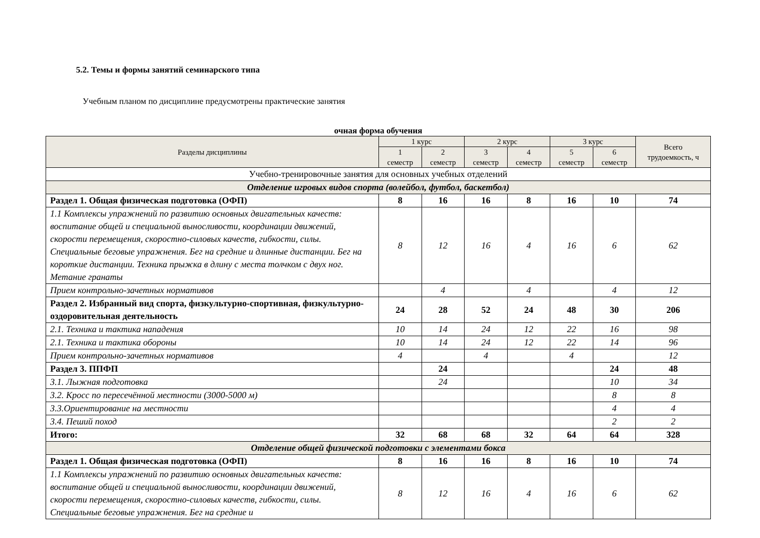5.2. Темы и формы занятий семинарского типа
Учебным планом по дисциплине предусмотрены практические занятия
очная форма обучения
| Разделы дисциплины | 1 курс | | 2 курс | | 3 курс | | Всего трудоемкость, ч |
| --- | --- | --- | --- | --- | --- | --- | --- |
| | 1 семестр | 2 семестр | 3 семестр | 4 семестр | 5 семестр | 6 семестр | |
| Учебно-тренировочные занятия для основных учебных отделений | | | | | | | |
| Отделение игровых видов спорта (волейбол, футбол, баскетбол) | | | | | | | |
| Раздел 1. Общая физическая подготовка (ОФП) | 8 | 16 | 16 | 8 | 16 | 10 | 74 |
| 1.1 Комплексы упражнений по развитию основных двигательных качеств: воспитание общей и специальной выносливости, координации движений, скорости перемещения, скоростно-силовых качеств, гибкости, силы. Специальные беговые упражнения. Бег на средние и длинные дистанции. Бег на короткие дистанции. Техника прыжка в длину с места толчком с двух ног. Метание гранаты | 8 | 12 | 16 | 4 | 16 | 6 | 62 |
| Прием контрольно-зачетных нормативов | | 4 | | 4 | | 4 | 12 |
| Раздел 2. Избранный вид спорта, физкультурно-спортивная, физкультурно-оздоровительная деятельность | 24 | 28 | 52 | 24 | 48 | 30 | 206 |
| 2.1. Техника и тактика нападения | 10 | 14 | 24 | 12 | 22 | 16 | 98 |
| 2.1. Техника и тактика обороны | 10 | 14 | 24 | 12 | 22 | 14 | 96 |
| Прием контрольно-зачетных нормативов | 4 | | 4 | | 4 | | 12 |
| Раздел 3. ППФП | | 24 | | | | 24 | 48 |
| 3.1. Лыжная подготовка | | 24 | | | | 10 | 34 |
| 3.2. Кросс по пересечённой местности (3000-5000 м) | | | | | | 8 | 8 |
| 3.3.Ориентирование на местности | | | | | | 4 | 4 |
| 3.4. Пеший поход | | | | | | 2 | 2 |
| Итого: | 32 | 68 | 68 | 32 | 64 | 64 | 328 |
| Отделение общей физической подготовки с элементами бокса | | | | | | | |
| Раздел 1. Общая физическая подготовка (ОФП) | 8 | 16 | 16 | 8 | 16 | 10 | 74 |
| 1.1 Комплексы упражнений по развитию основных двигательных качеств: воспитание общей и специальной выносливости, координации движений, скорости перемещения, скоростно-силовых качеств, гибкости, силы. Специальные беговые упражнения. Бег на средние и | 8 | 12 | 16 | 4 | 16 | 6 | 62 |